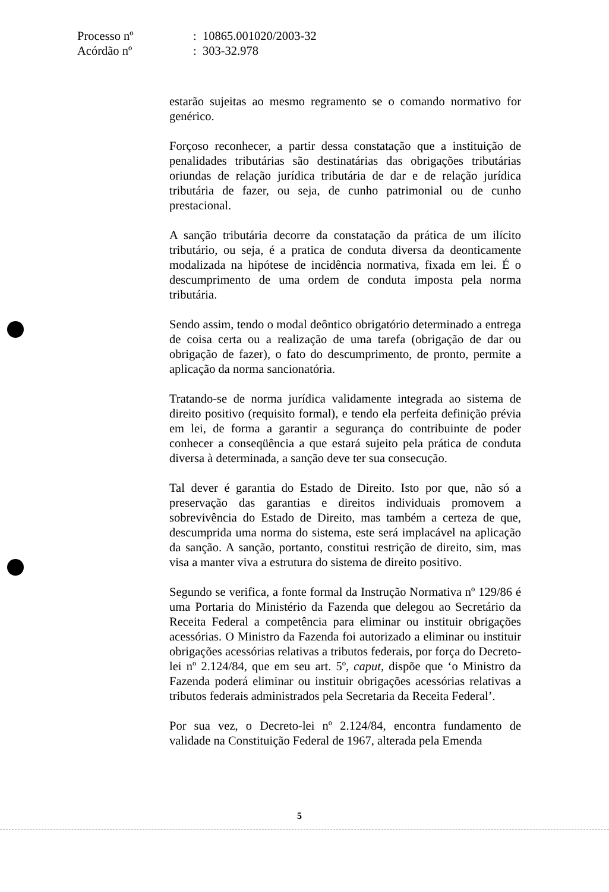Processo nº: 10865.001020/2003-32
Acórdão nº: 303-32.978
estarão sujeitas ao mesmo regramento se o comando normativo for genérico.
Forçoso reconhecer, a partir dessa constatação que a instituição de penalidades tributárias são destinatárias das obrigações tributárias oriundas de relação jurídica tributária de dar e de relação jurídica tributária de fazer, ou seja, de cunho patrimonial ou de cunho prestacional.
A sanção tributária decorre da constatação da prática de um ilícito tributário, ou seja, é a pratica de conduta diversa da deonticamente modalizada na hipótese de incidência normativa, fixada em lei. É o descumprimento de uma ordem de conduta imposta pela norma tributária.
Sendo assim, tendo o modal deôntico obrigatório determinado a entrega de coisa certa ou a realização de uma tarefa (obrigação de dar ou obrigação de fazer), o fato do descumprimento, de pronto, permite a aplicação da norma sancionatória.
Tratando-se de norma jurídica validamente integrada ao sistema de direito positivo (requisito formal), e tendo ela perfeita definição prévia em lei, de forma a garantir a segurança do contribuinte de poder conhecer a conseqüência a que estará sujeito pela prática de conduta diversa à determinada, a sanção deve ter sua consecução.
Tal dever é garantia do Estado de Direito. Isto por que, não só a preservação das garantias e direitos individuais promovem a sobrevivência do Estado de Direito, mas também a certeza de que, descumprida uma norma do sistema, este será implacável na aplicação da sanção. A sanção, portanto, constitui restrição de direito, sim, mas visa a manter viva a estrutura do sistema de direito positivo.
Segundo se verifica, a fonte formal da Instrução Normativa nº 129/86 é uma Portaria do Ministério da Fazenda que delegou ao Secretário da Receita Federal a competência para eliminar ou instituir obrigações acessórias. O Ministro da Fazenda foi autorizado a eliminar ou instituir obrigações acessórias relativas a tributos federais, por força do Decreto-lei nº 2.124/84, que em seu art. 5º, caput, dispõe que ‘o Ministro da Fazenda poderá eliminar ou instituir obrigações acessórias relativas a tributos federais administrados pela Secretaria da Receita Federal’.
Por sua vez, o Decreto-lei nº 2.124/84, encontra fundamento de validade na Constituição Federal de 1967, alterada pela Emenda
5